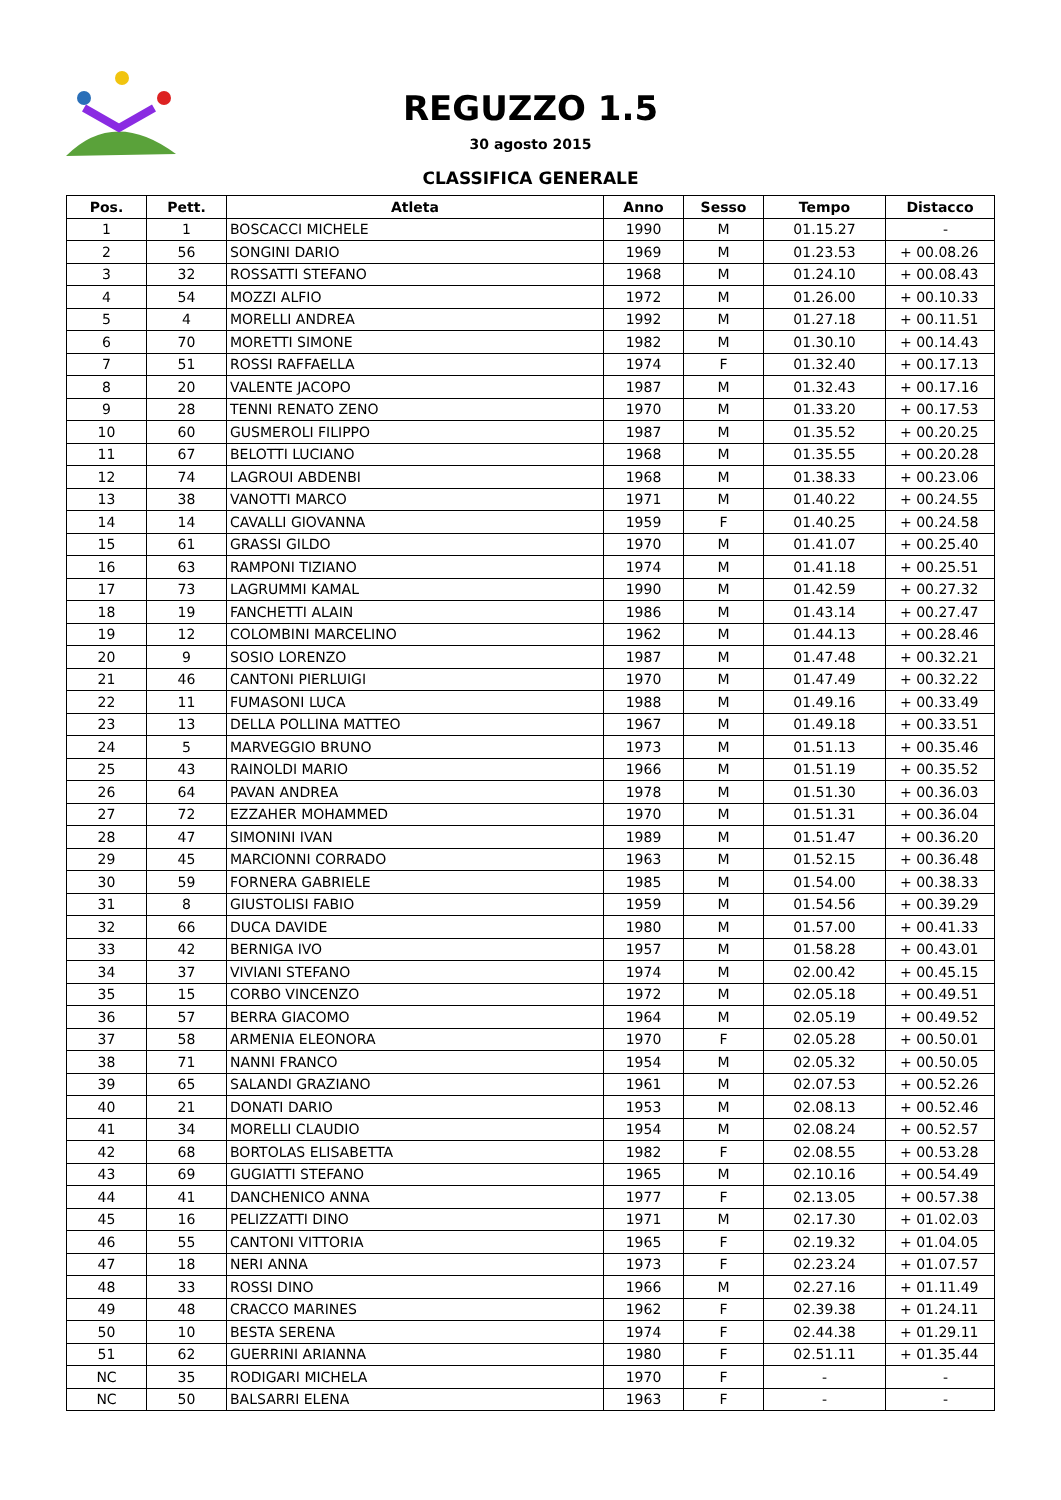REGUZZO 1.5
30 agosto 2015
CLASSIFICA GENERALE
| Pos. | Pett. | Atleta | Anno | Sesso | Tempo | Distacco |
| --- | --- | --- | --- | --- | --- | --- |
| 1 | 1 | BOSCACCI MICHELE | 1990 | M | 01.15.27 | - |
| 2 | 56 | SONGINI DARIO | 1969 | M | 01.23.53 | + 00.08.26 |
| 3 | 32 | ROSSATTI STEFANO | 1968 | M | 01.24.10 | + 00.08.43 |
| 4 | 54 | MOZZI ALFIO | 1972 | M | 01.26.00 | + 00.10.33 |
| 5 | 4 | MORELLI ANDREA | 1992 | M | 01.27.18 | + 00.11.51 |
| 6 | 70 | MORETTI SIMONE | 1982 | M | 01.30.10 | + 00.14.43 |
| 7 | 51 | ROSSI RAFFAELLA | 1974 | F | 01.32.40 | + 00.17.13 |
| 8 | 20 | VALENTE JACOPO | 1987 | M | 01.32.43 | + 00.17.16 |
| 9 | 28 | TENNI RENATO ZENO | 1970 | M | 01.33.20 | + 00.17.53 |
| 10 | 60 | GUSMEROLI FILIPPO | 1987 | M | 01.35.52 | + 00.20.25 |
| 11 | 67 | BELOTTI LUCIANO | 1968 | M | 01.35.55 | + 00.20.28 |
| 12 | 74 | LAGROUI ABDENBI | 1968 | M | 01.38.33 | + 00.23.06 |
| 13 | 38 | VANOTTI MARCO | 1971 | M | 01.40.22 | + 00.24.55 |
| 14 | 14 | CAVALLI GIOVANNA | 1959 | F | 01.40.25 | + 00.24.58 |
| 15 | 61 | GRASSI GILDO | 1970 | M | 01.41.07 | + 00.25.40 |
| 16 | 63 | RAMPONI TIZIANO | 1974 | M | 01.41.18 | + 00.25.51 |
| 17 | 73 | LAGRUMMI KAMAL | 1990 | M | 01.42.59 | + 00.27.32 |
| 18 | 19 | FANCHETTI ALAIN | 1986 | M | 01.43.14 | + 00.27.47 |
| 19 | 12 | COLOMBINI MARCELINO | 1962 | M | 01.44.13 | + 00.28.46 |
| 20 | 9 | SOSIO LORENZO | 1987 | M | 01.47.48 | + 00.32.21 |
| 21 | 46 | CANTONI PIERLUIGI | 1970 | M | 01.47.49 | + 00.32.22 |
| 22 | 11 | FUMASONI LUCA | 1988 | M | 01.49.16 | + 00.33.49 |
| 23 | 13 | DELLA POLLINA MATTEO | 1967 | M | 01.49.18 | + 00.33.51 |
| 24 | 5 | MARVEGGIO BRUNO | 1973 | M | 01.51.13 | + 00.35.46 |
| 25 | 43 | RAINOLDI MARIO | 1966 | M | 01.51.19 | + 00.35.52 |
| 26 | 64 | PAVAN ANDREA | 1978 | M | 01.51.30 | + 00.36.03 |
| 27 | 72 | EZZAHER MOHAMMED | 1970 | M | 01.51.31 | + 00.36.04 |
| 28 | 47 | SIMONINI IVAN | 1989 | M | 01.51.47 | + 00.36.20 |
| 29 | 45 | MARCIONNI CORRADO | 1963 | M | 01.52.15 | + 00.36.48 |
| 30 | 59 | FORNERA GABRIELE | 1985 | M | 01.54.00 | + 00.38.33 |
| 31 | 8 | GIUSTOLISI FABIO | 1959 | M | 01.54.56 | + 00.39.29 |
| 32 | 66 | DUCA DAVIDE | 1980 | M | 01.57.00 | + 00.41.33 |
| 33 | 42 | BERNIGA IVO | 1957 | M | 01.58.28 | + 00.43.01 |
| 34 | 37 | VIVIANI STEFANO | 1974 | M | 02.00.42 | + 00.45.15 |
| 35 | 15 | CORBO VINCENZO | 1972 | M | 02.05.18 | + 00.49.51 |
| 36 | 57 | BERRA GIACOMO | 1964 | M | 02.05.19 | + 00.49.52 |
| 37 | 58 | ARMENIA ELEONORA | 1970 | F | 02.05.28 | + 00.50.01 |
| 38 | 71 | NANNI FRANCO | 1954 | M | 02.05.32 | + 00.50.05 |
| 39 | 65 | SALANDI GRAZIANO | 1961 | M | 02.07.53 | + 00.52.26 |
| 40 | 21 | DONATI DARIO | 1953 | M | 02.08.13 | + 00.52.46 |
| 41 | 34 | MORELLI CLAUDIO | 1954 | M | 02.08.24 | + 00.52.57 |
| 42 | 68 | BORTOLAS ELISABETTA | 1982 | F | 02.08.55 | + 00.53.28 |
| 43 | 69 | GUGIATTI STEFANO | 1965 | M | 02.10.16 | + 00.54.49 |
| 44 | 41 | DANCHENICO ANNA | 1977 | F | 02.13.05 | + 00.57.38 |
| 45 | 16 | PELIZZATTI DINO | 1971 | M | 02.17.30 | + 01.02.03 |
| 46 | 55 | CANTONI VITTORIA | 1965 | F | 02.19.32 | + 01.04.05 |
| 47 | 18 | NERI ANNA | 1973 | F | 02.23.24 | + 01.07.57 |
| 48 | 33 | ROSSI DINO | 1966 | M | 02.27.16 | + 01.11.49 |
| 49 | 48 | CRACCO MARINES | 1962 | F | 02.39.38 | + 01.24.11 |
| 50 | 10 | BESTA SERENA | 1974 | F | 02.44.38 | + 01.29.11 |
| 51 | 62 | GUERRINI ARIANNA | 1980 | F | 02.51.11 | + 01.35.44 |
| NC | 35 | RODIGARI MICHELA | 1970 | F | - | - |
| NC | 50 | BALSARRI ELENA | 1963 | F | - | - |